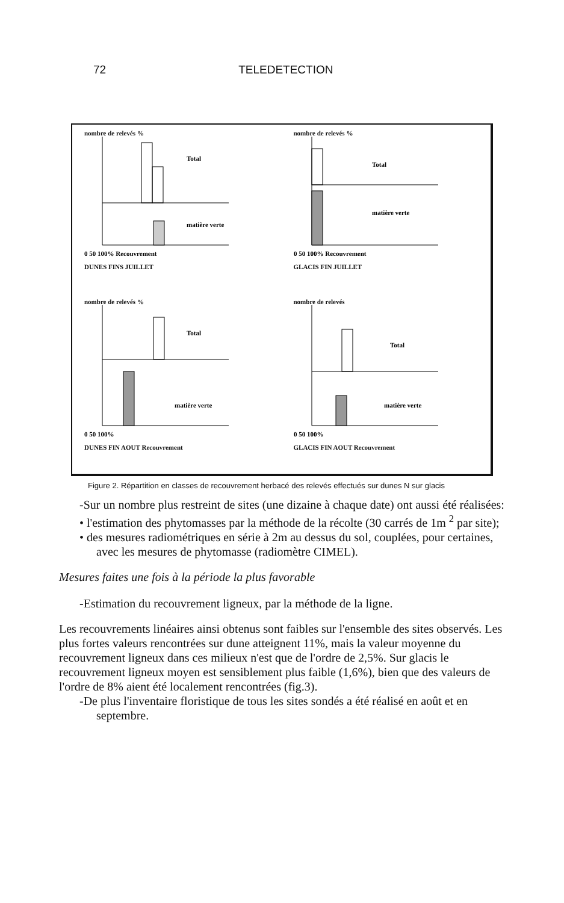72 TELEDETECTION
nombre de relevés %
Total
matière verte
0 50 100% Recouvrement
DUNES FINS JUILLET
nombre de relevés %
Total
matière verte
0 50 100% Recouvrement
GLACIS FIN JUILLET
nombre de relevés %
Total
matière verte
0 50 100%
DUNES FIN AOUT Recouvrement
nombre de relevés
Total
matière verte
0 50 100%
GLACIS FIN AOUT Recouvrement
Figure 2. Répartition en classes de recouvrement herbacé des relevés effectués sur dunes N sur glacis
-Sur un nombre plus restreint de sites (une dizaine à chaque date) ont aussi été réalisées:
• l'estimation des phytomasses par la méthode de la récolte (30 carrés de 1m <sup>2</sup> par site);
• des mesures radiométriques en série à 2m au dessus du sol, couplées, pour certaines, avec les mesures de phytomasse (radiomètre CIMEL).
Mesures faites une fois à la période la plus favorable
-Estimation du recouvrement ligneux, par la méthode de la ligne.
Les recouvrements linéaires ainsi obtenus sont faibles sur l'ensemble des sites observés. Les plus fortes valeurs rencontrées sur dune atteignent 11%, mais la valeur moyenne du recouvrement ligneux dans ces milieux n'est que de l'ordre de 2,5%. Sur glacis le recouvrement ligneux moyen est sensiblement plus faible (1,6%), bien que des valeurs de l'ordre de 8% aient été localement rencontrées (fig.3).
-De plus l'inventaire floristique de tous les sites sondés a été réalisé en août et en septembre.